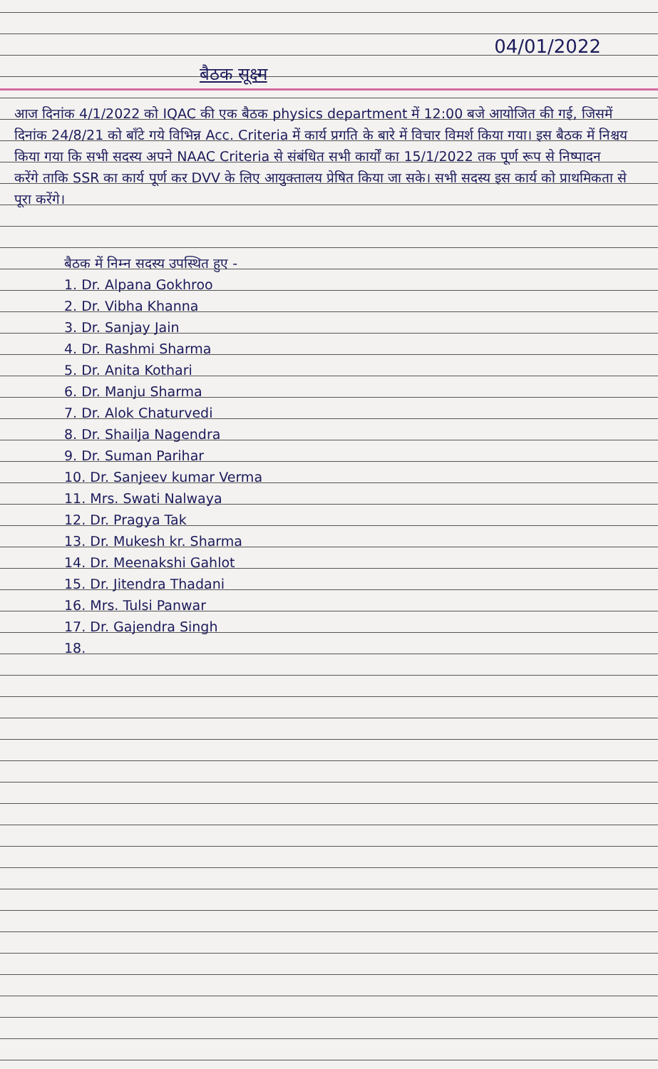04/01/2022
बैठक सूक्ष्म
आज दिनांक 4/1/2022 को IQAC की एक बैठक physics department में 12:00 बजे आयोजित की गई, जिसमें दिनांक 24/8/21 को बाँटे गये विभिन्न Acc. Criteria में कार्य प्रगति के बारे में विचार विमर्श किया गया। इस बैठक में निश्चय किया गया कि सभी सदस्य अपने NAAC Criteria से संबंधित सभी कार्यों का 15/1/2022 तक पूर्ण रूप से निष्पादन करेंगे ताकि SSR का कार्य पूर्ण कर DVV के लिए आयुक्तालय प्रेषित किया जा सके। सभी सदस्य इस कार्य को प्राथमिकता से पूरा करेंगे।
बैठक में निम्न सदस्य उपस्थित हुए -
1. Dr. Alpana Gokhroo
2. Dr. Vibha Khanna
3. Dr. Sanjay Jain
4. Dr. Rashmi Sharma
5. Dr. Anita Kothari
6. Dr. Manju Sharma
7. Dr. Alok Chaturvedi
8. Dr. Shailja Nagendra
9. Dr. Suman Parihar
10. Dr. Sanjeev kumar Verma
11. Mrs. Swati Nalwaya
12. Dr. Pragya Tak
13. Dr. Mukesh kr. Sharma
14. Dr. Meenakshi Gahlot
15. Dr. Jitendra Thadani
16. Mrs. Tulsi Panwar
17. Dr. Gajendra Singh
18.